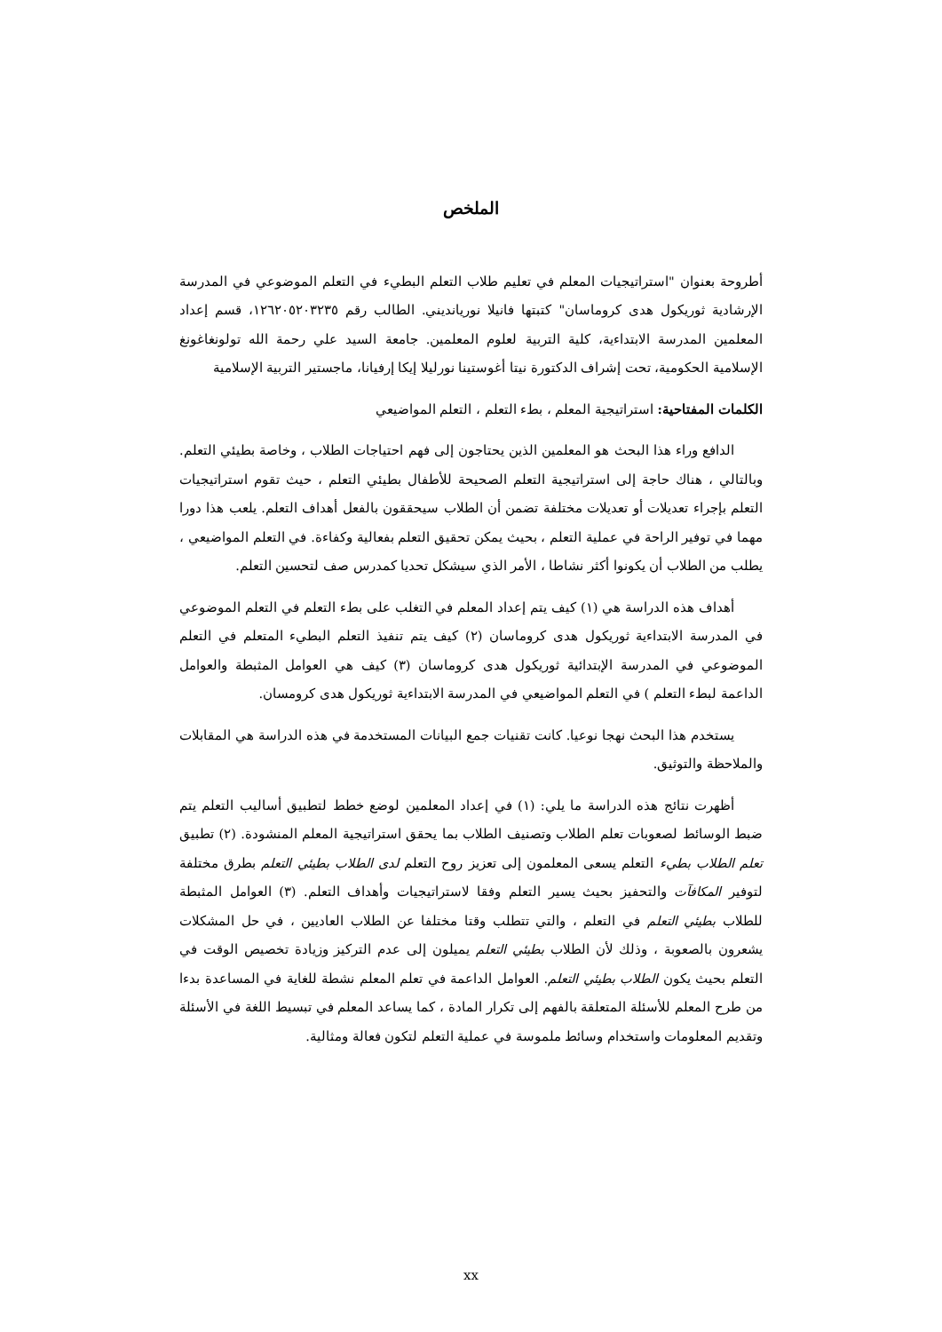الملخص
أطروحة بعنوان "استراتيجيات المعلم في تعليم طلاب التعلم البطيء في التعلم الموضوعي في المدرسة الإرشادية ثوريكول هدى كروماسان" كتبتها فانيلا نوريانديني. الطالب رقم ١٢٦٢٠٥٢٠٣٢٣٥، قسم إعداد المعلمين المدرسة الابتداءية، كلية التربية لعلوم المعلمين. جامعة السيد علي رحمة الله تولونغاغونغ الإسلامية الحكومية، تحت إشراف الدكتورة نيتا أغوستينا نورليلا إيكا إرفيانا، ماجستير التربية الإسلامية
الكلمات المفتاحية: استراتيجية المعلم ، بطء التعلم ، التعلم المواضيعي
الدافع وراء هذا البحث هو المعلمين الذين يحتاجون إلى فهم احتياجات الطلاب ، وخاصة بطيئي التعلم. وبالتالي ، هناك حاجة إلى استراتيجية التعلم الصحيحة للأطفال بطيئي التعلم ، حيث تقوم استراتيجيات التعلم بإجراء تعديلات أو تعديلات مختلفة تضمن أن الطلاب سيحققون بالفعل أهداف التعلم. يلعب هذا دورا مهما في توفير الراحة في عملية التعلم ، بحيث يمكن تحقيق التعلم بفعالية وكفاءة. في التعلم المواضيعي ، يطلب من الطلاب أن يكونوا أكثر نشاطا ، الأمر الذي سيشكل تحديا كمدرس صف لتحسين التعلم.
أهداف هذه الدراسة هي (١) كيف يتم إعداد المعلم في التغلب على بطء التعلم في التعلم الموضوعي في المدرسة الابتداءية ثوريكول هدى كروماسان (٢) كيف يتم تنفيذ التعلم البطيء المتعلم في التعلم الموضوعي في المدرسة الإبتدائية ثوريكول هدى كروماسان (٣) كيف هي العوامل المثبطة والعوامل الداعمة لبطء التعلم ) في التعلم المواضيعي في المدرسة الابتداءية ثوريكول هدى كرومسان.
يستخدم هذا البحث نهجا نوعيا. كانت تقنيات جمع البيانات المستخدمة في هذه الدراسة هي المقابلات والملاحظة والتوثيق.
أظهرت نتائج هذه الدراسة ما يلي: (١) في إعداد المعلمين لوضع خطط لتطبيق أساليب التعلم يتم ضبط الوسائط لصعوبات تعلم الطلاب وتصنيف الطلاب بما يحقق استراتيجية المعلم المنشودة. (٢) تطبيق تعلم الطلاب بطيء التعلم يسعى المعلمون إلى تعزيز روح التعلم لدى الطلاب بطيئي التعلم بطرق مختلفة لتوفير المكافآت والتحفيز بحيث يسير التعلم وفقا لاستراتيجيات وأهداف التعلم. (٣) العوامل المثبطة للطلاب بطيئي التعلم في التعلم ، والتي تتطلب وقتا مختلفا عن الطلاب العاديين ، في حل المشكلات يشعرون بالصعوبة ، وذلك لأن الطلاب بطيئي التعلم يميلون إلى عدم التركيز وزيادة تخصيص الوقت في التعلم بحيث يكون الطلاب بطيئي التعلم. العوامل الداعمة في تعلم المعلم نشطة للغاية في المساعدة بدءا من طرح المعلم للأسئلة المتعلقة بالفهم إلى تكرار المادة ، كما يساعد المعلم في تبسيط اللغة في الأسئلة وتقديم المعلومات واستخدام وسائط ملموسة في عملية التعلم لتكون فعالة ومثالية.
xx